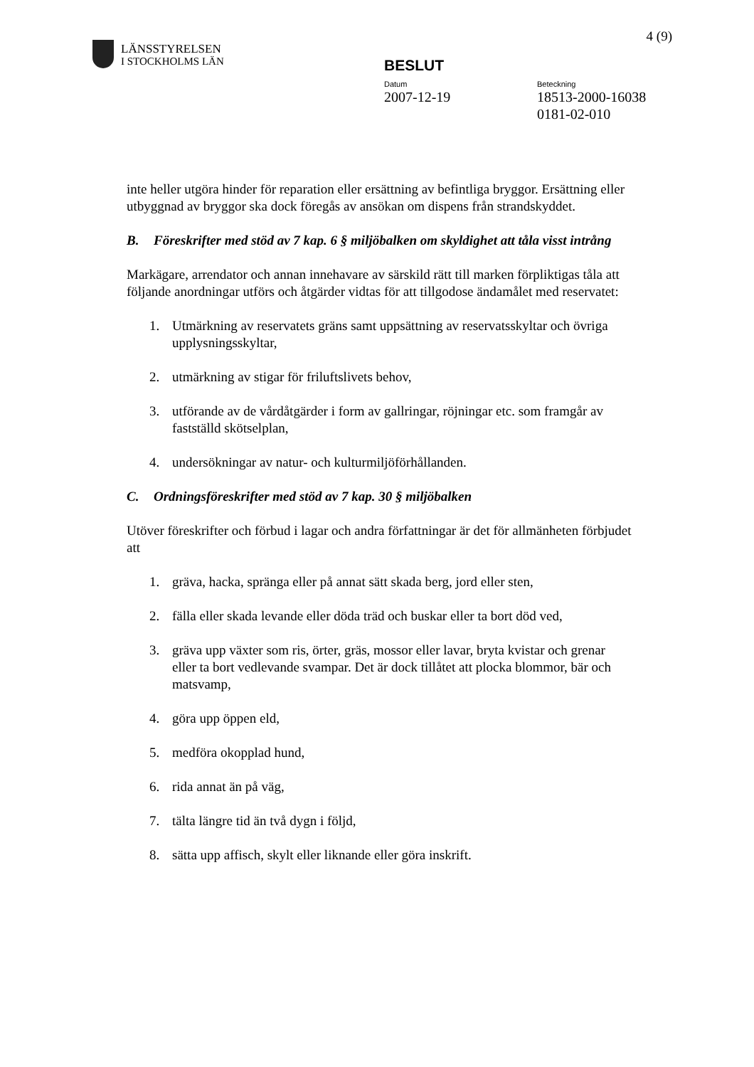4 (9)
LÄNSSTYRELSEN
I STOCKHOLMS LÄN
BESLUT
Datum
2007-12-19
Beteckning
18513-2000-16038
0181-02-010
inte heller utgöra hinder för reparation eller ersättning av befintliga bryggor. Ersättning eller utbyggnad av bryggor ska dock föregås av ansökan om dispens från strandskyddet.
B. Föreskrifter med stöd av 7 kap. 6 § miljöbalken om skyldighet att tåla visst intrång
Markägare, arrendator och annan innehavare av särskild rätt till marken förpliktigas tåla att följande anordningar utförs och åtgärder vidtas för att tillgodose ändamålet med reservatet:
1. Utmärkning av reservatets gräns samt uppsättning av reservatsskyltar och övriga upplysningsskyltar,
2. utmärkning av stigar för friluftslivets behov,
3. utförande av de vårdåtgärder i form av gallringar, röjningar etc. som framgår av fastställd skötselplan,
4. undersökningar av natur- och kulturmiljöförhållanden.
C. Ordningsföreskrifter med stöd av 7 kap. 30 § miljöbalken
Utöver föreskrifter och förbud i lagar och andra författningar är det för allmänheten förbjudet att
1. gräva, hacka, spränga eller på annat sätt skada berg, jord eller sten,
2. fälla eller skada levande eller döda träd och buskar eller ta bort död ved,
3. gräva upp växter som ris, örter, gräs, mossor eller lavar, bryta kvistar och grenar eller ta bort vedlevande svampar. Det är dock tillåtet att plocka blommor, bär och matsvamp,
4. göra upp öppen eld,
5. medföra okopplad hund,
6. rida annat än på väg,
7. tälta längre tid än två dygn i följd,
8. sätta upp affisch, skylt eller liknande eller göra inskrift.